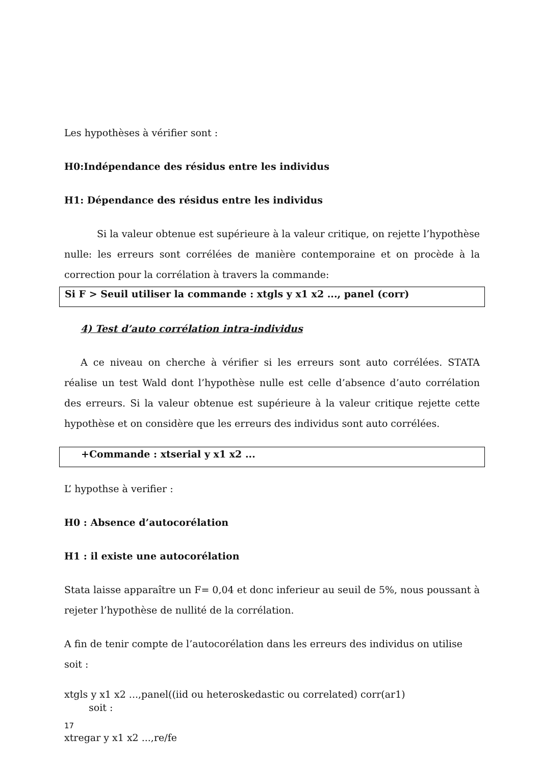Les hypothèses à vérifier sont :
H0:Indépendance des résidus entre les individus
H1: Dépendance des résidus entre les individus
Si la valeur obtenue est supérieure à la valeur critique, on rejette l’hypothèse nulle: les erreurs sont corrélées de manière contemporaine et on procède à la correction pour la corrélation à travers la commande:
Si F > Seuil utiliser la commande : xtgls y x1 x2 ..., panel (corr)
4) Test d’auto corrélation intra-individus
A ce niveau on cherche à vérifier si les erreurs sont auto corrélées. STATA réalise un test Wald dont l’hypothèse nulle est celle d’absence d’auto corrélation des erreurs. Si la valeur obtenue est supérieure à la valeur critique rejette cette hypothèse et on considère que les erreurs des individus sont auto corrélées.
+Commande : xtserial y x1 x2 ...
L’ hypothse à verifier :
H0 : Absence d’autocorélation
H1 : il existe une autocorélation
Stata laisse apparaître un F= 0,04 et donc inferieur au seuil de 5%, nous poussant à rejeter l’hypothèse de nullité de la corrélation.
A fin de tenir compte de l’autocorélation dans les erreurs des individus on utilise soit :
xtgls y x1 x2 ...,panel((iid ou heteroskedastic ou correlated) corr(ar1)
soit :
xtregar y x1 x2 ...,re/fe
17